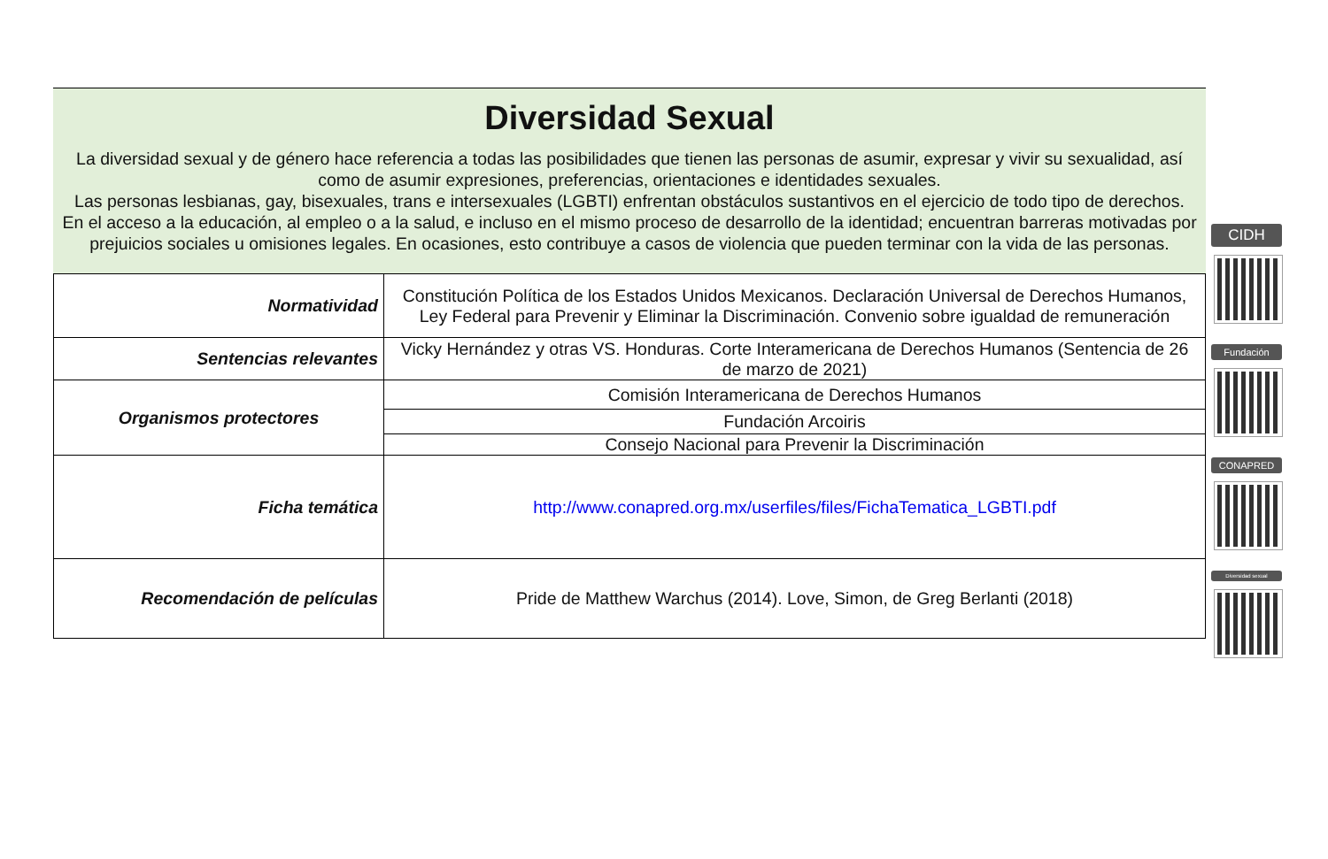Diversidad Sexual
La diversidad sexual y de género hace referencia a todas las posibilidades que tienen las personas de asumir, expresar y vivir su sexualidad, así como de asumir expresiones, preferencias, orientaciones e identidades sexuales.
Las personas lesbianas, gay, bisexuales, trans e intersexuales (LGBTI) enfrentan obstáculos sustantivos en el ejercicio de todo tipo de derechos. En el acceso a la educación, al empleo o a la salud, e incluso en el mismo proceso de desarrollo de la identidad; encuentran barreras motivadas por prejuicios sociales u omisiones legales. En ocasiones, esto contribuye a casos de violencia que pueden terminar con la vida de las personas.
| Normatividad | Constitución Política de los Estados Unidos Mexicanos. Declaración Universal de Derechos Humanos, Ley Federal para Prevenir y Eliminar la Discriminación. Convenio sobre igualdad de remuneración |
| Sentencias relevantes | Vicky Hernández y otras VS. Honduras. Corte Interamericana de Derechos Humanos (Sentencia de 26 de marzo de 2021) |
| Organismos protectores | Comisión Interamericana de Derechos Humanos |
| | Fundación Arcoiris |
| | Consejo Nacional para Prevenir la Discriminación |
| Ficha temática | http://www.conapred.org.mx/userfiles/files/FichaTematica_LGBTI.pdf |
| Recomendación de películas | Pride de Matthew Warchus (2014). Love, Simon, de Greg Berlanti (2018) |
CIDH
Fundación
CONAPRED
Diversidad sexual